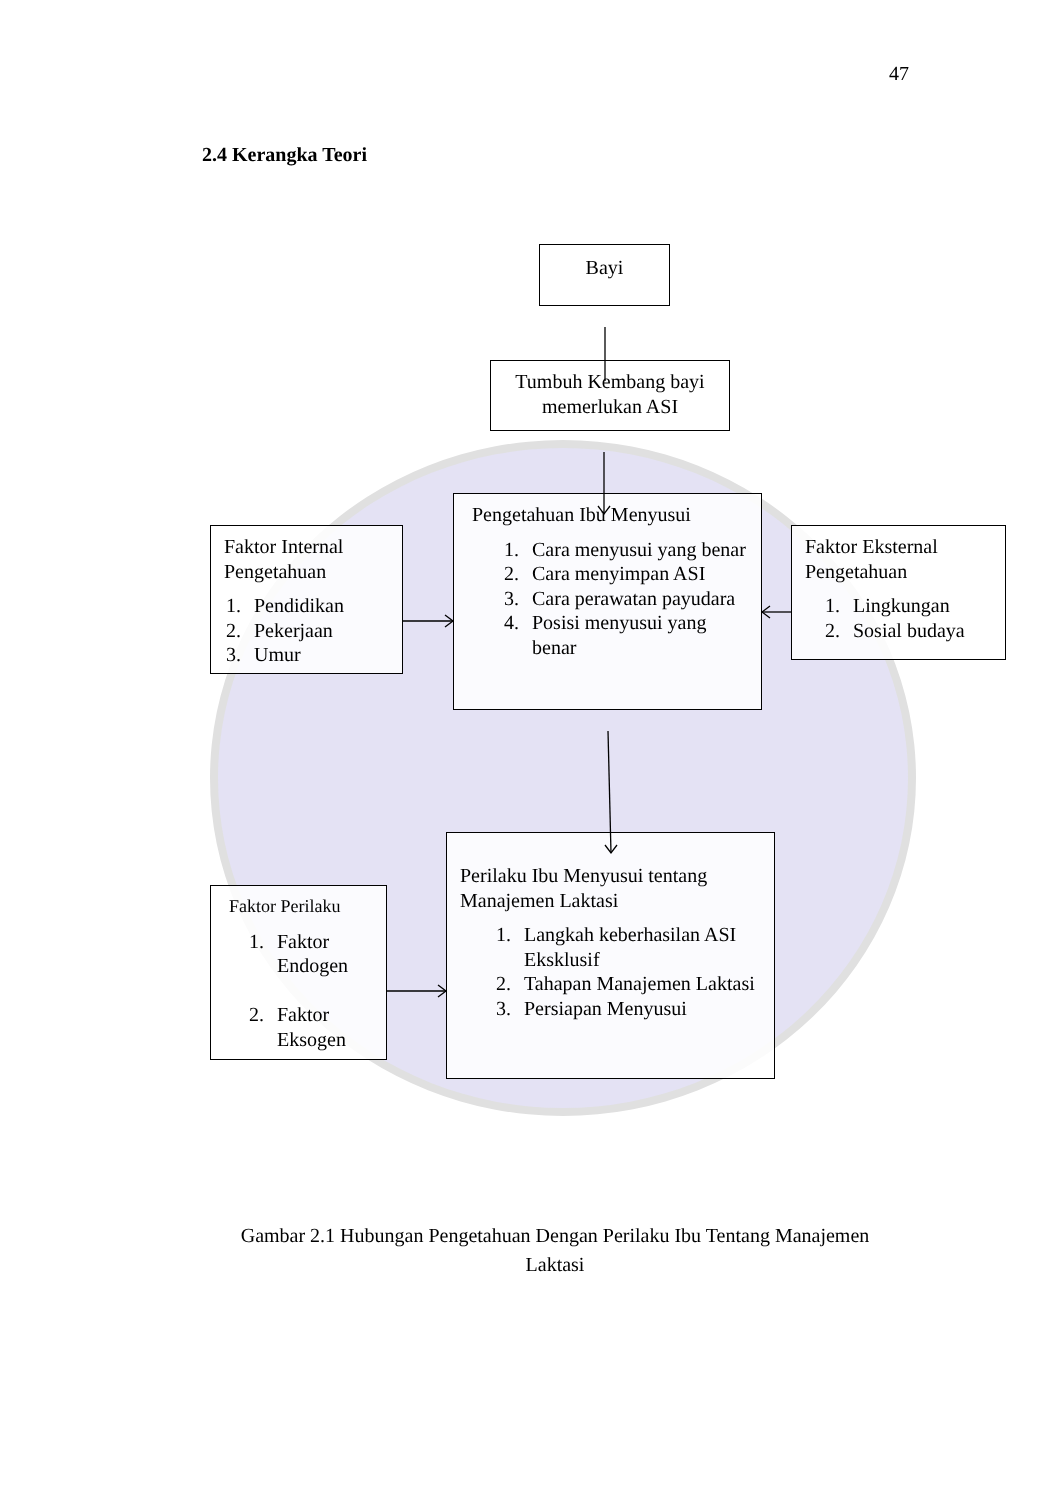47
2.4 Kerangka Teori
Bayi
Tumbuh Kembang bayi memerlukan ASI
Faktor Internal Pengetahuan
1. Pendidikan
2. Pekerjaan
3. Umur
Pengetahuan Ibu Menyusui
1. Cara menyusui yang benar
2. Cara menyimpan ASI
3. Cara perawatan payudara
4. Posisi menyusui yang benar
Faktor Eksternal Pengetahuan
1. Lingkungan
2. Sosial budaya
Faktor Perilaku
1. Faktor Endogen
2. Faktor Eksogen
Perilaku Ibu Menyusui tentang Manajemen Laktasi
1. Langkah keberhasilan ASI Eksklusif
2. Tahapan Manajemen Laktasi
3. Persiapan Menyusui
Gambar 2.1 Hubungan Pengetahuan Dengan Perilaku Ibu Tentang Manajemen Laktasi